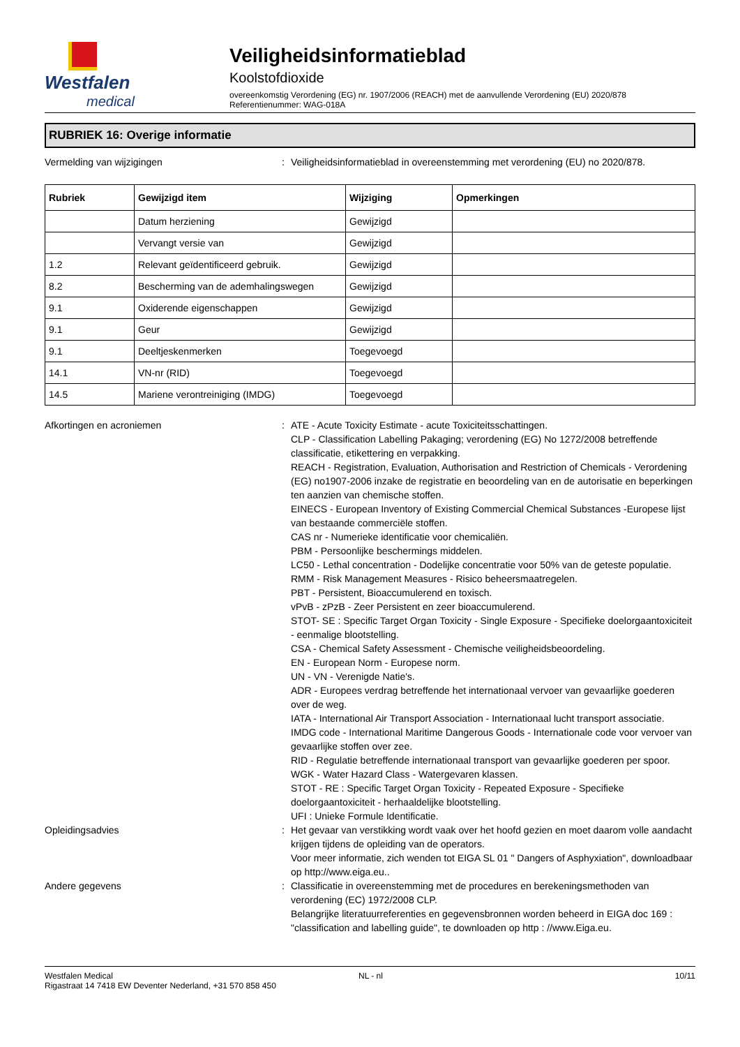Westfalen
medical
Veiligheidsinformatieblad
Koolstofdioxide
overeenkomstig Verordening (EG) nr. 1907/2006 (REACH) met de aanvullende Verordening (EU) 2020/878
Referentienummer: WAG-018A
RUBRIEK 16: Overige informatie
Vermelding van wijzigingen : Veiligheidsinformatieblad in overeenstemming met verordening (EU) no 2020/878.
| Rubriek | Gewijzigd item | Wijziging | Opmerkingen |
| --- | --- | --- | --- |
| | Datum herziening | Gewijzigd | |
| | Vervangt versie van | Gewijzigd | |
| 1.2 | Relevant geïdentificeerd gebruik. | Gewijzigd | |
| 8.2 | Bescherming van de ademhalingswegen | Gewijzigd | |
| 9.1 | Oxiderende eigenschappen | Gewijzigd | |
| 9.1 | Geur | Gewijzigd | |
| 9.1 | Deeltjeskenmerken | Toegevoegd | |
| 14.1 | VN-nr (RID) | Toegevoegd | |
| 14.5 | Mariene verontreiniging (IMDG) | Toegevoegd | |
Afkortingen en acroniemen : ATE - Acute Toxicity Estimate - acute Toxiciteitsschattingen.
CLP - Classification Labelling Pakaging; verordening (EG) No 1272/2008 betreffende classificatie, etikettering en verpakking.
REACH - Registration, Evaluation, Authorisation and Restriction of Chemicals - Verordening (EG) no1907-2006 inzake de registratie en beoordeling van en de autorisatie en beperkingen ten aanzien van chemische stoffen.
EINECS - European Inventory of Existing Commercial Chemical Substances -Europese lijst van bestaande commerciële stoffen.
CAS nr - Numerieke identificatie voor chemicaliën.
PBM - Persoonlijke beschermings middelen.
LC50 - Lethal concentration - Dodelijke concentratie voor 50% van de geteste populatie.
RMM - Risk Management Measures - Risico beheersmaatregelen.
PBT - Persistent, Bioaccumulerend en toxisch.
vPvB - zPzB - Zeer Persistent en zeer bioaccumulerend.
STOT- SE : Specific Target Organ Toxicity - Single Exposure - Specifieke doelorgaantoxiciteit - eenmalige blootstelling.
CSA - Chemical Safety Assessment - Chemische veiligheidsbeoordeling.
EN - European Norm - Europese norm.
UN - VN - Verenigde Natie's.
ADR - Europees verdrag betreffende het internationaal vervoer van gevaarlijke goederen over de weg.
IATA - International Air Transport Association - Internationaal lucht transport associatie.
IMDG code - International Maritime Dangerous Goods - Internationale code voor vervoer van gevaarlijke stoffen over zee.
RID - Regulatie betreffende internationaal transport van gevaarlijke goederen per spoor.
WGK - Water Hazard Class - Watergevaren klassen.
STOT - RE : Specific Target Organ Toxicity - Repeated Exposure - Specifieke doelorgaantoxiciteit - herhaaldelijke blootstelling.
UFI : Unieke Formule Identificatie.
Opleidingsadvies : Het gevaar van verstikking wordt vaak over het hoofd gezien en moet daarom volle aandacht krijgen tijdens de opleiding van de operators.
Voor meer informatie, zich wenden tot EIGA SL 01 " Dangers of Asphyxiation", downloadbaar op http://www.eiga.eu..
Andere gegevens : Classificatie in overeenstemming met de procedures en berekeningsmethoden van verordening (EC) 1972/2008 CLP.
Belangrijke literatuurreferenties en gegevensbronnen worden beheerd in EIGA doc 169 : "classification and labelling guide", te downloaden op http : //www.Eiga.eu.
Westfalen Medical
Rigastraat 14 7418 EW Deventer Nederland, +31 570 858 450
NL - nl 10/11